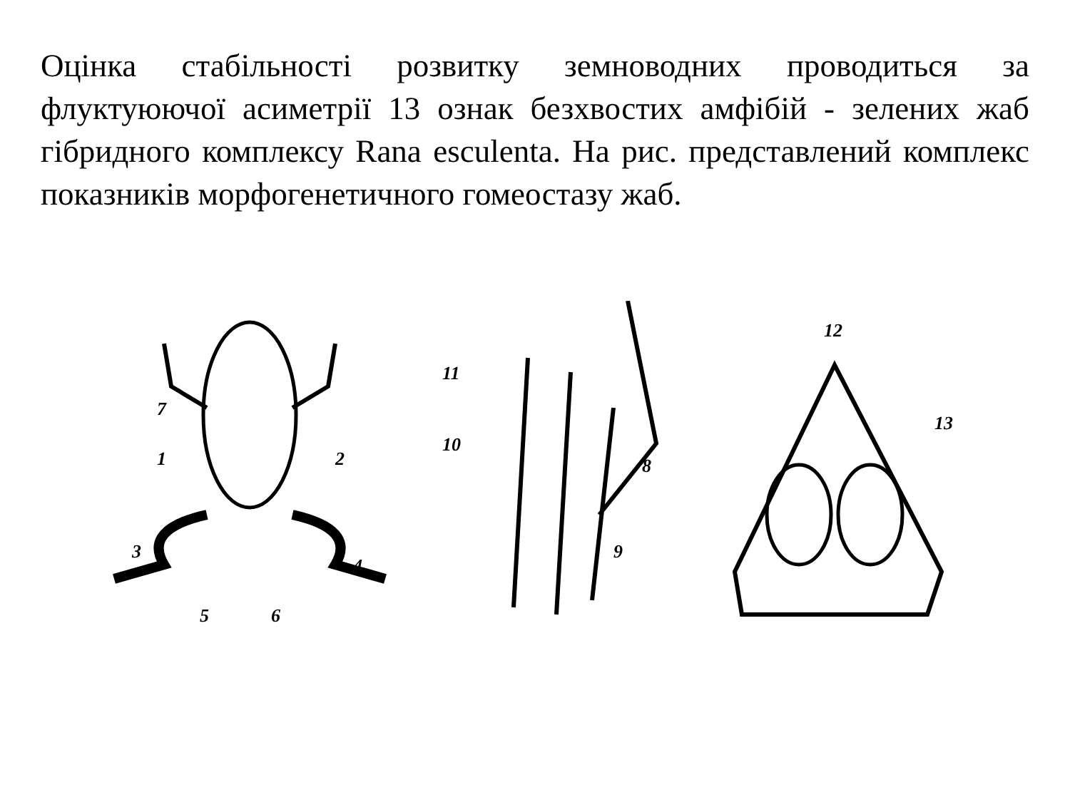Оцінка стабільності розвитку земноводних проводиться за флуктуюючої асиметрії 13 ознак безхвостих амфібій - зелених жаб гібридного комплексу Rana esculenta. На рис. представлений комплекс показників морфогенетичного гомеостазу жаб.
7
1
2
3
4
5
6
11
10
8
9
12
13